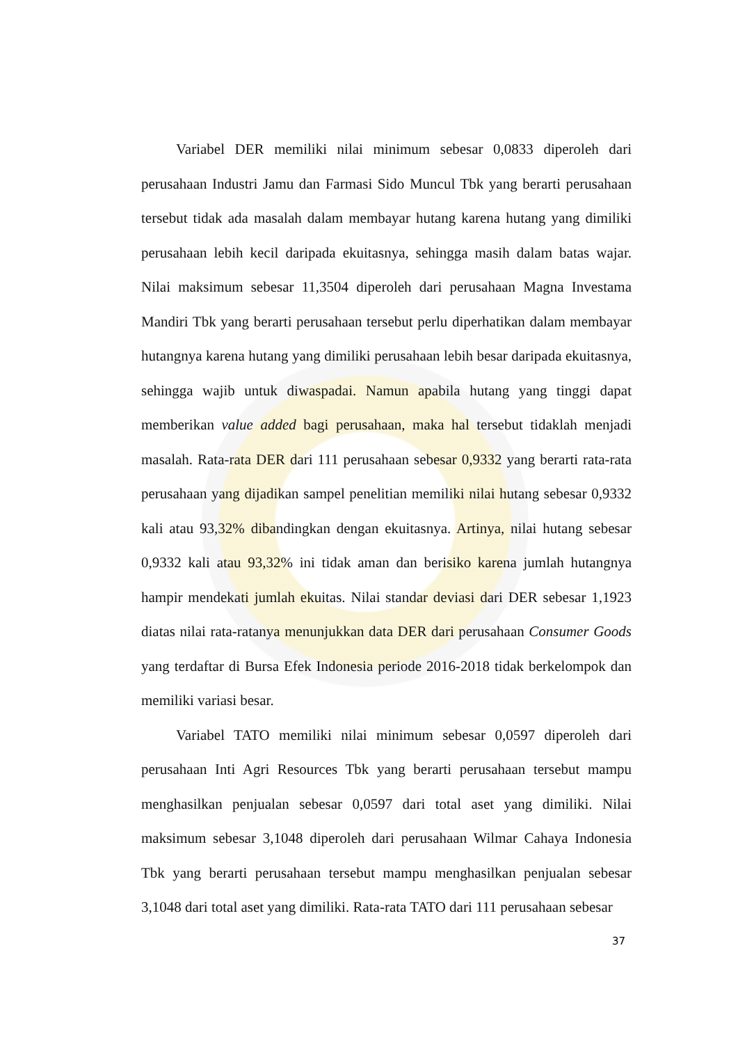Variabel DER memiliki nilai minimum sebesar 0,0833 diperoleh dari perusahaan Industri Jamu dan Farmasi Sido Muncul Tbk yang berarti perusahaan tersebut tidak ada masalah dalam membayar hutang karena hutang yang dimiliki perusahaan lebih kecil daripada ekuitasnya, sehingga masih dalam batas wajar. Nilai maksimum sebesar 11,3504 diperoleh dari perusahaan Magna Investama Mandiri Tbk yang berarti perusahaan tersebut perlu diperhatikan dalam membayar hutangnya karena hutang yang dimiliki perusahaan lebih besar daripada ekuitasnya, sehingga wajib untuk diwaspadai. Namun apabila hutang yang tinggi dapat memberikan value added bagi perusahaan, maka hal tersebut tidaklah menjadi masalah. Rata-rata DER dari 111 perusahaan sebesar 0,9332 yang berarti rata-rata perusahaan yang dijadikan sampel penelitian memiliki nilai hutang sebesar 0,9332 kali atau 93,32% dibandingkan dengan ekuitasnya. Artinya, nilai hutang sebesar 0,9332 kali atau 93,32% ini tidak aman dan berisiko karena jumlah hutangnya hampir mendekati jumlah ekuitas. Nilai standar deviasi dari DER sebesar 1,1923 diatas nilai rata-ratanya menunjukkan data DER dari perusahaan Consumer Goods yang terdaftar di Bursa Efek Indonesia periode 2016-2018 tidak berkelompok dan memiliki variasi besar.
Variabel TATO memiliki nilai minimum sebesar 0,0597 diperoleh dari perusahaan Inti Agri Resources Tbk yang berarti perusahaan tersebut mampu menghasilkan penjualan sebesar 0,0597 dari total aset yang dimiliki. Nilai maksimum sebesar 3,1048 diperoleh dari perusahaan Wilmar Cahaya Indonesia Tbk yang berarti perusahaan tersebut mampu menghasilkan penjualan sebesar 3,1048 dari total aset yang dimiliki. Rata-rata TATO dari 111 perusahaan sebesar
37